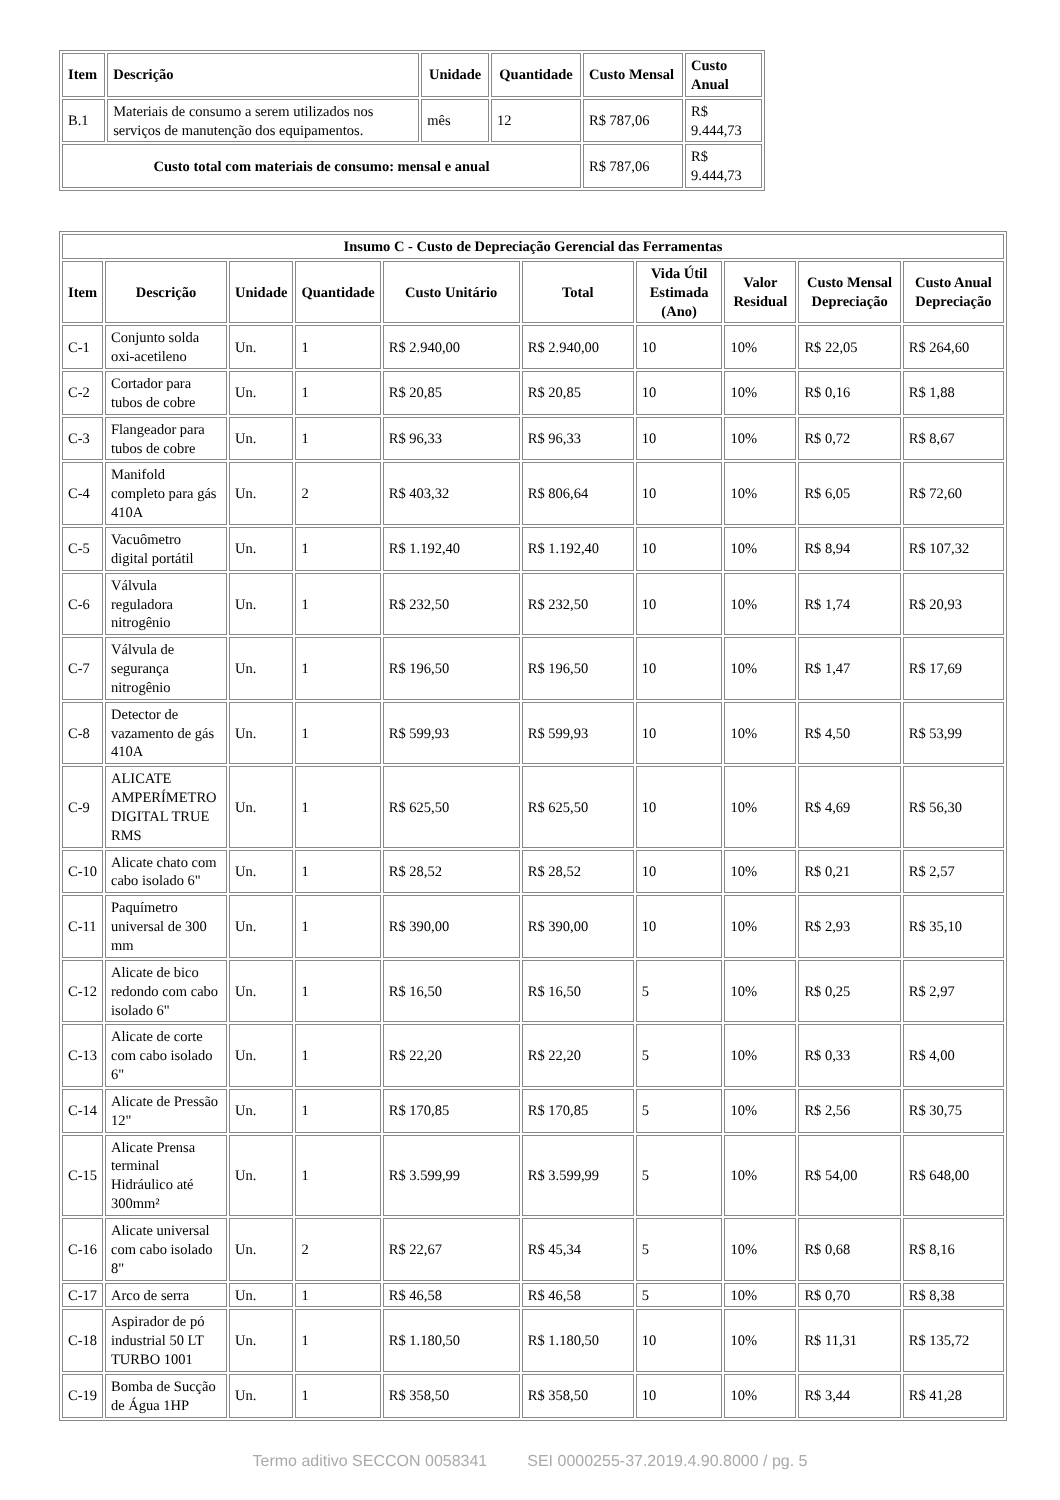| Item | Descrição | Unidade | Quantidade | Custo Mensal | Custo Anual |
| --- | --- | --- | --- | --- | --- |
| B.1 | Materiais de consumo a serem utilizados nos serviços de manutenção dos equipamentos. | mês | 12 | R$ 787,06 | R$ 9.444,73 |
| Custo total com materiais de consumo: mensal e anual | | | | R$ 787,06 | R$ 9.444,73 |
| Insumo C - Custo de Depreciação Gerencial das Ferramentas | | | | | | | | | |
| --- | --- | --- | --- | --- | --- | --- | --- | --- | --- |
| Item | Descrição | Unidade | Quantidade | Custo Unitário | Total | Vida Útil Estimada (Ano) | Valor Residual | Custo Mensal Depreciação | Custo Anual Depreciação |
| C-1 | Conjunto solda oxi-acetileno | Un. | 1 | R$ 2.940,00 | R$ 2.940,00 | 10 | 10% | R$ 22,05 | R$ 264,60 |
| C-2 | Cortador para tubos de cobre | Un. | 1 | R$ 20,85 | R$ 20,85 | 10 | 10% | R$ 0,16 | R$ 1,88 |
| C-3 | Flangeador para tubos de cobre | Un. | 1 | R$ 96,33 | R$ 96,33 | 10 | 10% | R$ 0,72 | R$ 8,67 |
| C-4 | Manifold completo para gás 410A | Un. | 2 | R$ 403,32 | R$ 806,64 | 10 | 10% | R$ 6,05 | R$ 72,60 |
| C-5 | Vacuômetro digital portátil | Un. | 1 | R$ 1.192,40 | R$ 1.192,40 | 10 | 10% | R$ 8,94 | R$ 107,32 |
| C-6 | Válvula reguladora nitrogênio | Un. | 1 | R$ 232,50 | R$ 232,50 | 10 | 10% | R$ 1,74 | R$ 20,93 |
| C-7 | Válvula de segurança nitrogênio | Un. | 1 | R$ 196,50 | R$ 196,50 | 10 | 10% | R$ 1,47 | R$ 17,69 |
| C-8 | Detector de vazamento de gás 410A | Un. | 1 | R$ 599,93 | R$ 599,93 | 10 | 10% | R$ 4,50 | R$ 53,99 |
| C-9 | ALICATE AMPERÍMETRO DIGITAL TRUE RMS | Un. | 1 | R$ 625,50 | R$ 625,50 | 10 | 10% | R$ 4,69 | R$ 56,30 |
| C-10 | Alicate chato com cabo isolado 6" | Un. | 1 | R$ 28,52 | R$ 28,52 | 10 | 10% | R$ 0,21 | R$ 2,57 |
| C-11 | Paquímetro universal de 300 mm | Un. | 1 | R$ 390,00 | R$ 390,00 | 10 | 10% | R$ 2,93 | R$ 35,10 |
| C-12 | Alicate de bico redondo com cabo isolado 6" | Un. | 1 | R$ 16,50 | R$ 16,50 | 5 | 10% | R$ 0,25 | R$ 2,97 |
| C-13 | Alicate de corte com cabo isolado 6" | Un. | 1 | R$ 22,20 | R$ 22,20 | 5 | 10% | R$ 0,33 | R$ 4,00 |
| C-14 | Alicate de Pressão 12" | Un. | 1 | R$ 170,85 | R$ 170,85 | 5 | 10% | R$ 2,56 | R$ 30,75 |
| C-15 | Alicate Prensa terminal Hidráulico até 300mm² | Un. | 1 | R$ 3.599,99 | R$ 3.599,99 | 5 | 10% | R$ 54,00 | R$ 648,00 |
| C-16 | Alicate universal com cabo isolado 8" | Un. | 2 | R$ 22,67 | R$ 45,34 | 5 | 10% | R$ 0,68 | R$ 8,16 |
| C-17 | Arco de serra | Un. | 1 | R$ 46,58 | R$ 46,58 | 5 | 10% | R$ 0,70 | R$ 8,38 |
| C-18 | Aspirador de pó industrial 50 LT TURBO 1001 | Un. | 1 | R$ 1.180,50 | R$ 1.180,50 | 10 | 10% | R$ 11,31 | R$ 135,72 |
| C-19 | Bomba de Sucção de Água 1HP | Un. | 1 | R$ 358,50 | R$ 358,50 | 10 | 10% | R$ 3,44 | R$ 41,28 |
Termo aditivo SECCON 0058341 SEI 0000255-37.2019.4.90.8000 / pg. 5